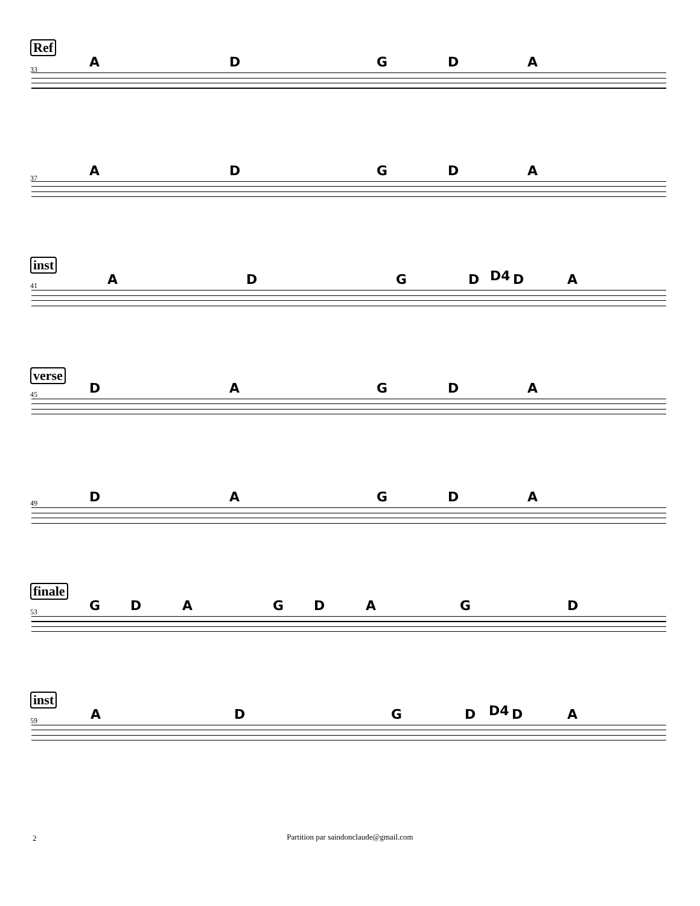Ref
33
A D G D A
37
A D G D A
inst
41
A D G D D4 D A
verse
45
D A G D A
49
D A G D A
finale
53
G D A G D A G D
inst
59
A D G D D4 D A
2
Partition par saindonclaude@gmail.com